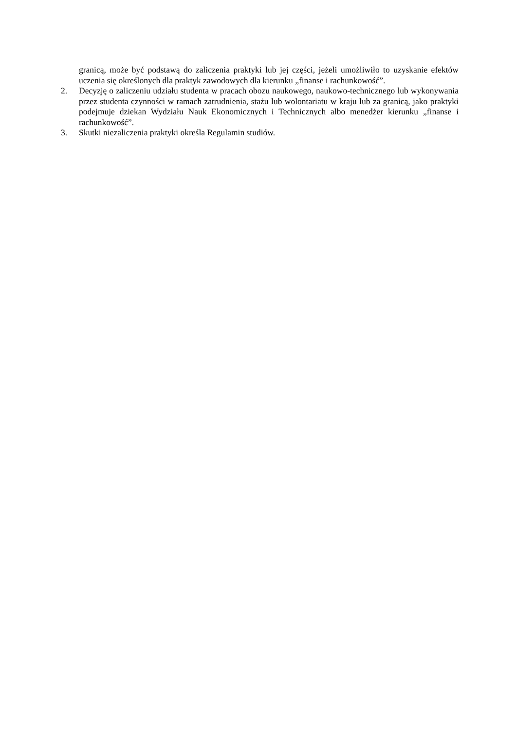granicą, może być podstawą do zaliczenia praktyki lub jej części, jeżeli umożliwiło to uzyskanie efektów uczenia się określonych dla praktyk zawodowych dla kierunku „finanse i rachunkowość”.
2. Decyzję o zaliczeniu udziału studenta w pracach obozu naukowego, naukowo-technicznego lub wykonywania przez studenta czynności w ramach zatrudnienia, stażu lub wolontariatu w kraju lub za granicą, jako praktyki podejmuje dziekan Wydziału Nauk Ekonomicznych i Technicznych albo menedżer kierunku „finanse i rachunkowość”.
3. Skutki niezaliczenia praktyki określa Regulamin studiów.